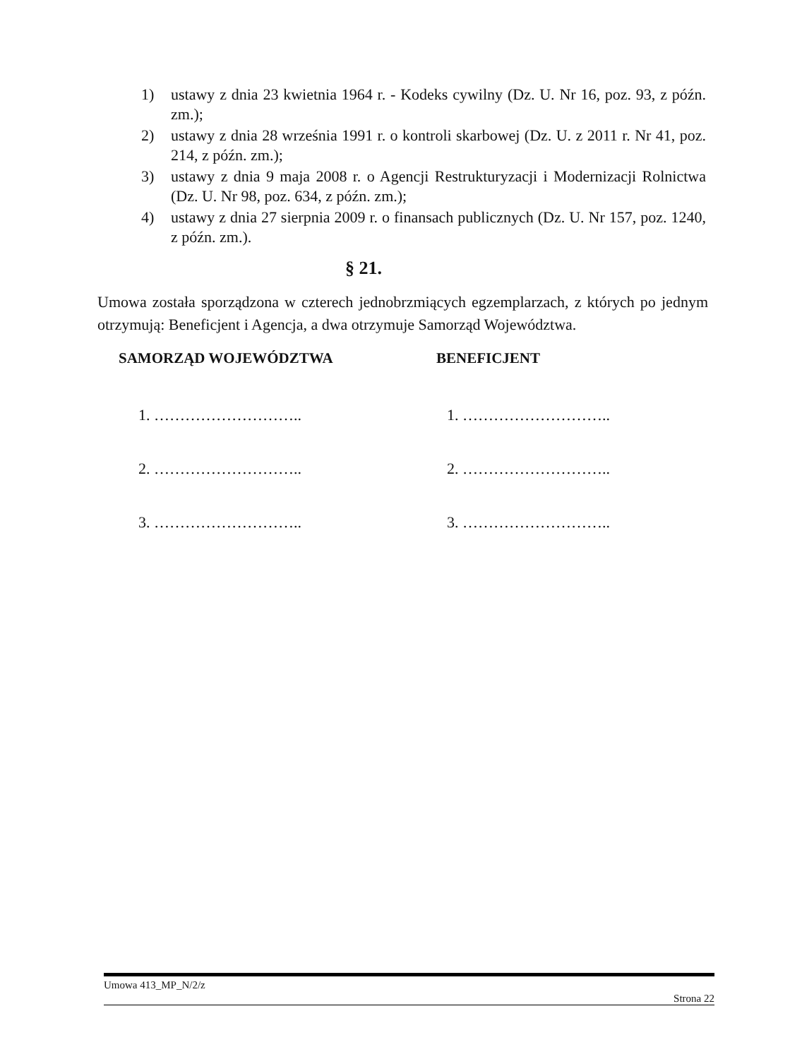1) ustawy z dnia 23 kwietnia 1964 r. - Kodeks cywilny (Dz. U. Nr 16, poz. 93, z późn. zm.);
2) ustawy z dnia 28 września 1991 r. o kontroli skarbowej (Dz. U. z 2011 r. Nr 41, poz. 214, z późn. zm.);
3) ustawy z dnia 9 maja 2008 r. o Agencji Restrukturyzacji i Modernizacji Rolnictwa (Dz. U. Nr 98, poz. 634, z późn. zm.);
4) ustawy z dnia 27 sierpnia 2009 r. o finansach publicznych (Dz. U. Nr 157, poz. 1240, z późn. zm.).
§ 21.
Umowa została sporządzona w czterech jednobrzmiących egzemplarzach, z których po jednym otrzymują: Beneficjent i Agencja, a dwa otrzymuje Samorząd Województwa.
SAMORZĄD WOJEWÓDZTWA
1. ………………………..
2. ………………………..
3. ………………………..
BENEFICJENT
1. ………………………..
2. ………………………..
3. ………………………..
Umowa 413_MP_N/2/z
Strona 22